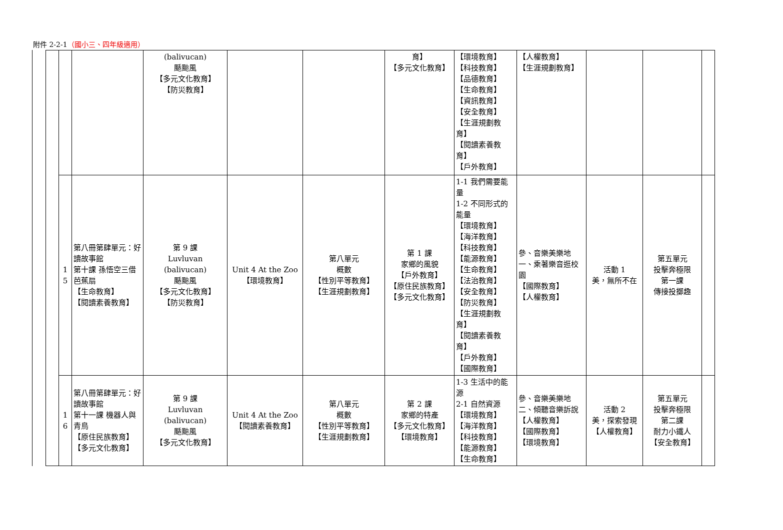附件 2-2-1（國小三、四年級適用）
| | | | (balivucan) 颳颱風 【多元文化教育】 【防災教育】 | | | 育】 【多元文化教育】 | 【環境教育】 【科技教育】 【品德教育】 【生命教育】 【資訊教育】 【安全教育】 【生涯規劃教育】 【閱讀素養教育】 【戶外教育】 | 【人權教育】 【生涯規劃教育】 | | | |
| | 1 5 | 第八冊第肆單元：好讀故事館 第十課 孫悟空三借芭蕉扇 【生命教育】 【閱讀素養教育】 | 第 9 課 Luvluvan (balivucan) 颳颱風 【多元文化教育】 【防災教育】 | Unit 4 At the Zoo 【環境教育】 | 第八單元 概數 【性別平等教育】 【生涯規劃教育】 | 第 1 課 家鄉的風貌 【戶外教育】 【原住民族教育】 【多元文化教育】 | 1-1 我們需要能量 1-2 不同形式的能量 【環境教育】 【海洋教育】 【科技教育】 【能源教育】 【生命教育】 【法治教育】 【安全教育】 【防災教育】 【生涯規劃教育】 【閱讀素養教育】 【戶外教育】 【國際教育】 | 參、音樂美樂地 一、乘著樂音逛校園 【國際教育】 【人權教育】 | 活動 1 美，無所不在 | 第五單元 投擊奔極限 第一課 傳接投擲趣 | |
| | 1 6 | 第八冊第肆單元：好讀故事館 第十一課 機器人與青鳥 【原住民族教育】 【多元文化教育】 | 第 9 課 Luvluvan (balivucan) 颳颱風 【多元文化教育】 | Unit 4 At the Zoo 【閱讀素養教育】 | 第八單元 概數 【性別平等教育】 【生涯規劃教育】 | 第 2 課 家鄉的特產 【多元文化教育】 【環境教育】 | 1-3 生活中的能源 2-1 自然資源 【環境教育】 【海洋教育】 【科技教育】 【能源教育】 【生命教育】 | 參、音樂美樂地 二、傾聽音樂訴說 【人權教育】 【國際教育】 【環境教育】 | 活動 2 美，探索發現 【人權教育】 | 第五單元 投擊奔極限 第二課 耐力小鐵人 【安全教育】 | |